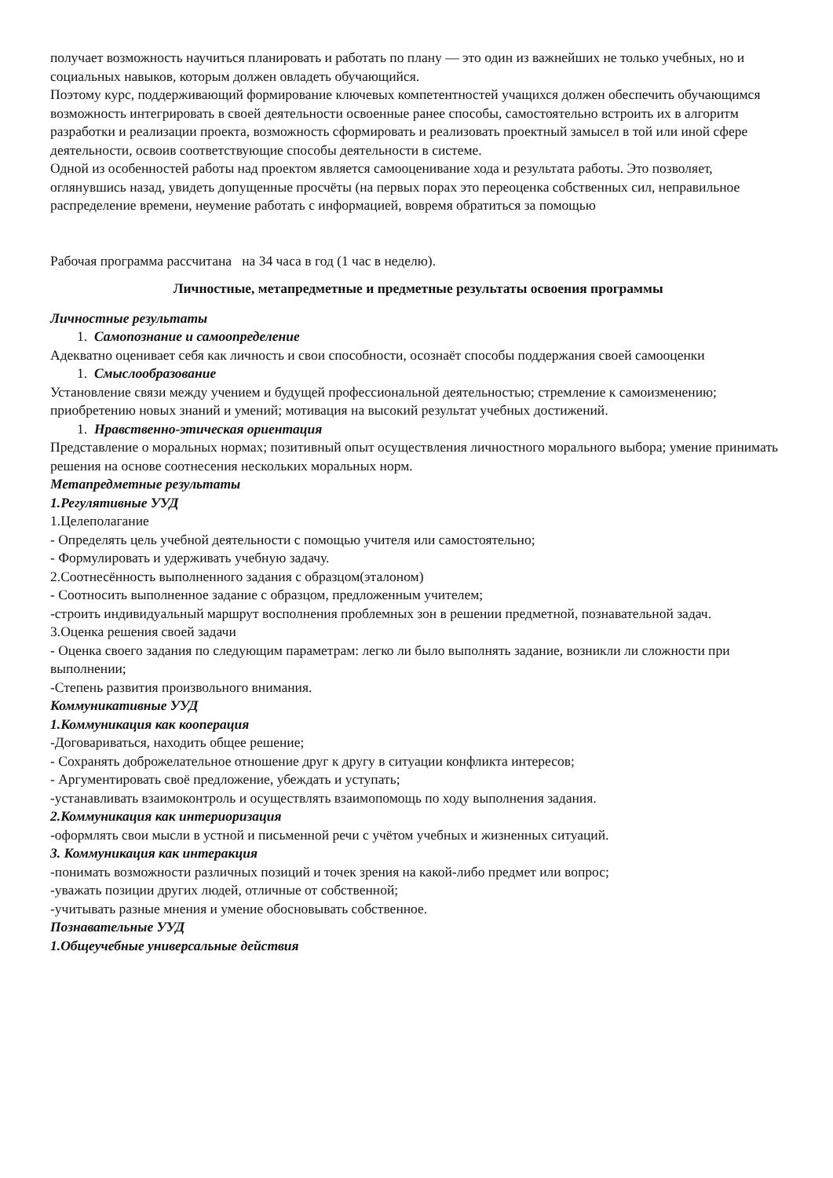получает возможность научиться планировать и работать по плану — это один из важнейших не только учебных, но и социальных навыков, которым должен овладеть обучающийся.
Поэтому курс, поддерживающий формирование ключевых компетентностей учащихся должен обеспечить обучающимся возможность интегрировать в своей деятельности освоенные ранее способы, самостоятельно встроить их в алгоритм разработки и реализации проекта, возможность сформировать и реализовать проектный замысел в той или иной сфере деятельности, освоив соответствующие способы деятельности в системе.
Одной из особенностей работы над проектом является самооценивание хода и результата работы. Это позволяет, оглянувшись назад, увидеть допущенные просчёты (на первых порах это переоценка собственных сил, неправильное распределение времени, неумение работать с информацией, вовремя обратиться за помощью
Рабочая программа рассчитана на 34 часа в год (1 час в неделю).
Личностные, метапредметные и предметные результаты освоения программы
Личностные результаты
1. Самопознание и самоопределение
Адекватно оценивает себя как личность и свои способности, осознаёт способы поддержания своей самооценки
1. Смыслообразование
Установление связи между учением и будущей профессиональной деятельностью; стремление к самоизменению; приобретению новых знаний и умений; мотивация на высокий результат учебных достижений.
1. Нравственно-этическая ориентация
Представление о моральных нормах; позитивный опыт осуществления личностного морального выбора; умение принимать решения на основе соотнесения нескольких моральных норм.
Метапредметные результаты
1.Регулятивные УУД
1.Целеполагание
- Определять цель учебной деятельности с помощью учителя или самостоятельно;
- Формулировать и удерживать учебную задачу.
2.Соотнесённость выполненного задания с образцом(эталоном)
- Соотносить выполненное задание с образцом, предложенным учителем;
-строить индивидуальный маршрут восполнения проблемных зон в решении предметной, познавательной задач.
3.Оценка решения своей задачи
- Оценка своего задания по следующим параметрам: легко ли было выполнять задание, возникли ли сложности при выполнении;
-Степень развития произвольного внимания.
Коммуникативные УУД
1.Коммуникация как кооперация
-Договариваться, находить общее решение;
- Сохранять доброжелательное отношение друг к другу в ситуации конфликта интересов;
- Аргументировать своё предложение, убеждать и уступать;
-устанавливать взаимоконтроль и осуществлять взаимопомощь по ходу выполнения задания.
2.Коммуникация как интериоризация
-оформлять свои мысли в устной и письменной речи с учётом учебных и жизненных ситуаций.
3. Коммуникация как интеракция
-понимать возможности различных позиций и точек зрения на какой-либо предмет или вопрос;
-уважать позиции других людей, отличные от собственной;
-учитывать разные мнения и умение обосновывать собственное.
Познавательные УУД
1.Общеучебные универсальные действия